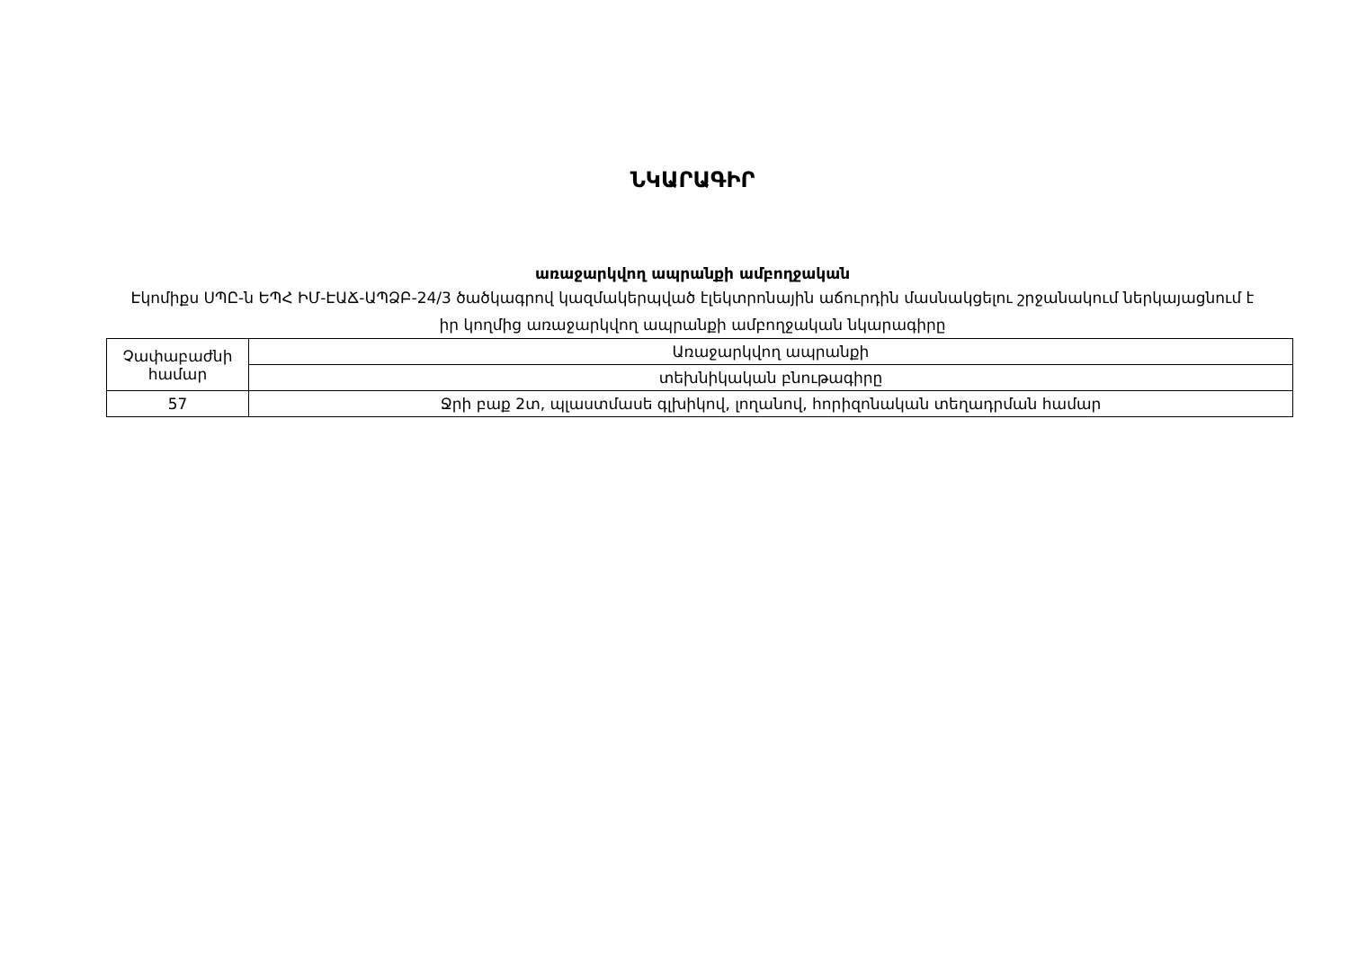ՆԿԱՐԱԳԻՐ
առաջարկվող ապրանքի ամբողջական
Էկոմիքս ՍՊԸ-ն ԵՊՀ ԻՄ-ԷԱՃ-ԱՊՁԲ-24/3 ծածկագրով կազմակերպված էլեկտրոնային աճուրդին մասնակցելու շրջանակում ներկայացնում է իր կողմից առաջարկվող ապրանքի ամբողջական նկարագիրը
| Չափաբաժնի համար | Առաջարկվող ապրանքի |
| | տեխնիկական բնութագիրը |
| 57 | Ջրի բաք 2տ, պլաստմասե գլխիկով, լողանով, հորիզոնական տեղադրման համար |